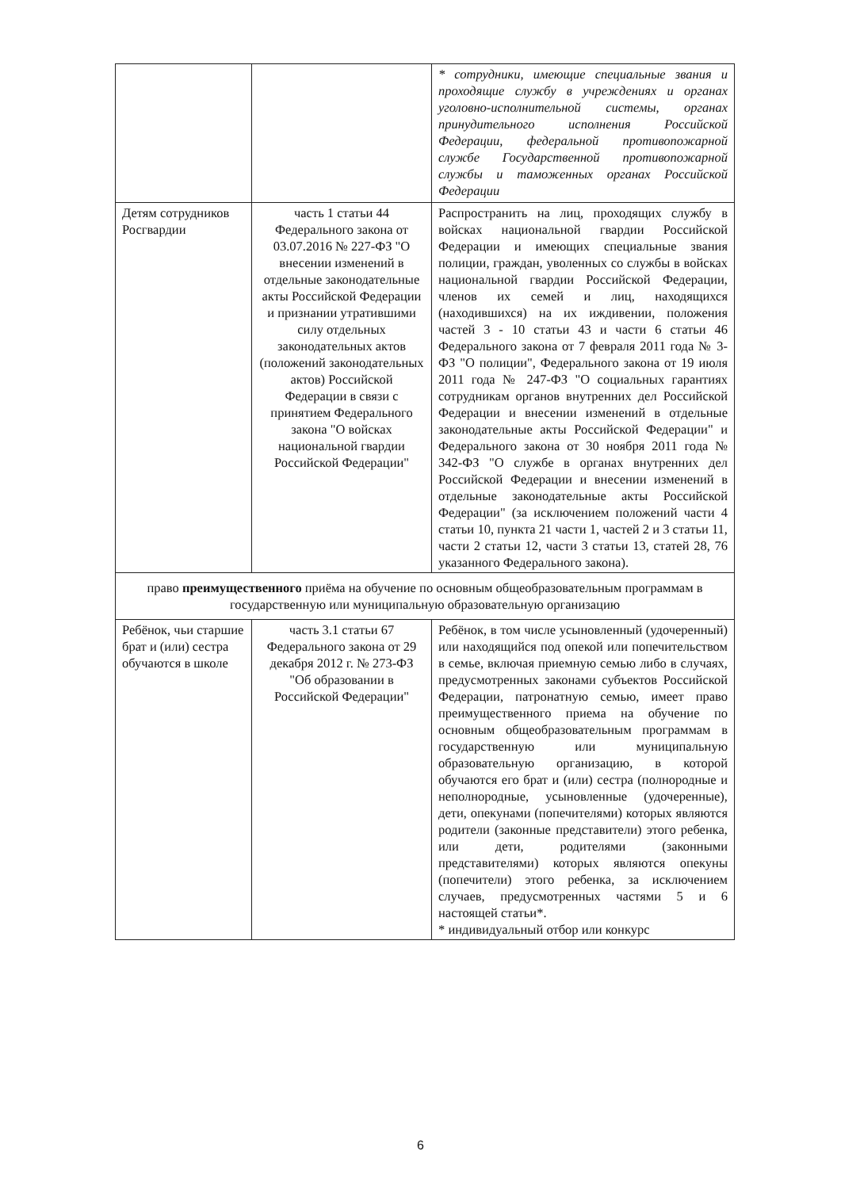| | | * сотрудники, имеющие специальные звания и проходящие службу в учреждениях и органах уголовно-исполнительной системы, органах принудительного исполнения Российской Федерации, федеральной противопожарной службе Государственной противопожарной службы и таможенных органах Российской Федерации |
| Детям сотрудников Росгвардии | часть 1 статьи 44 Федерального закона от 03.07.2016 № 227-ФЗ "О внесении изменений в отдельные законодательные акты Российской Федерации и признании утратившими силу отдельных законодательных актов (положений законодательных актов) Российской Федерации в связи с принятием Федерального закона "О войсках национальной гвардии Российской Федерации" | Распространить на лиц, проходящих службу в войсках национальной гвардии Российской Федерации и имеющих специальные звания полиции, граждан, уволенных со службы в войсках национальной гвардии Российской Федерации, членов их семей и лиц, находящихся (находившихся) на их иждивении, положения частей 3 - 10 статьи 43 и части 6 статьи 46 Федерального закона от 7 февраля 2011 года № 3-ФЗ "О полиции", Федерального закона от 19 июля 2011 года № 247-ФЗ "О социальных гарантиях сотрудникам органов внутренних дел Российской Федерации и внесении изменений в отдельные законодательные акты Российской Федерации" и Федерального закона от 30 ноября 2011 года № 342-ФЗ "О службе в органах внутренних дел Российской Федерации и внесении изменений в отдельные законодательные акты Российской Федерации" (за исключением положений части 4 статьи 10, пункта 21 части 1, частей 2 и 3 статьи 11, части 2 статьи 12, части 3 статьи 13, статей 28, 76 указанного Федерального закона). |
| право преимущественного приёма на обучение по основным общеобразовательным программам в государственную или муниципальную образовательную организацию | | |
| Ребёнок, чьи старшие брат и (или) сестра обучаются в школе | часть 3.1 статьи 67 Федерального закона от 29 декабря 2012 г. № 273-ФЗ "Об образовании в Российской Федерации" | Ребёнок, в том числе усыновленный (удочеренный) или находящийся под опекой или попечительством в семье, включая приемную семью либо в случаях, предусмотренных законами субъектов Российской Федерации, патронатную семью, имеет право преимущественного приема на обучение по основным общеобразовательным программам в государственную или муниципальную образовательную организацию, в которой обучаются его брат и (или) сестра (полнородные и неполнородные, усыновленные (удочеренные), дети, опекунами (попечителями) которых являются родители (законные представители) этого ребенка, или дети, родителями (законными представителями) которых являются опекуны (попечители) этого ребенка, за исключением случаев, предусмотренных частями 5 и 6 настоящей статьи*. * индивидуальный отбор или конкурс |
6